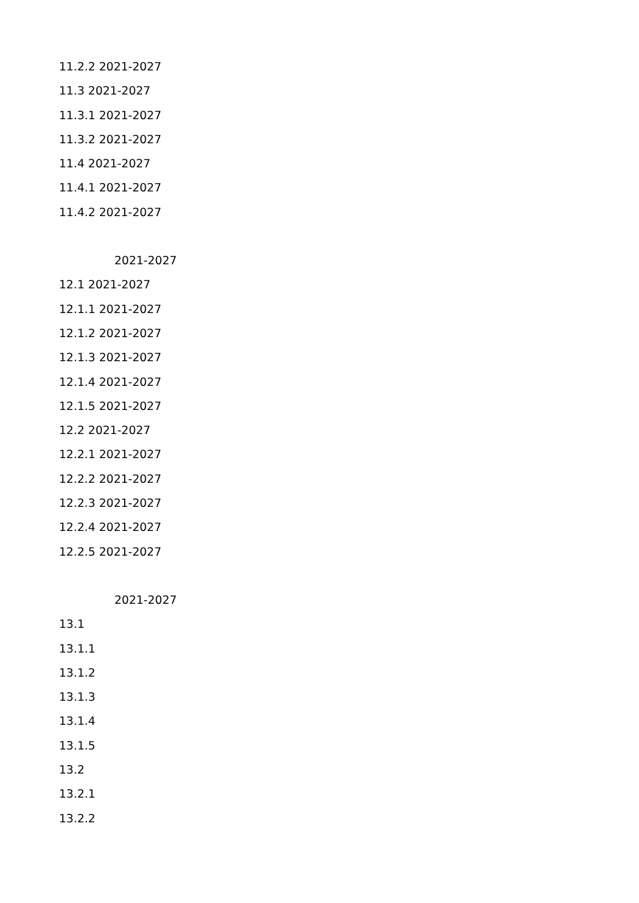11.2.2 2021-2027
11.3 2021-2027
11.3.1 2021-2027
11.3.2 2021-2027
11.4 2021-2027
11.4.1 2021-2027
11.4.2 2021-2027
2021-2027
12.1 2021-2027
12.1.1 2021-2027
12.1.2 2021-2027
12.1.3 2021-2027
12.1.4 2021-2027
12.1.5 2021-2027
12.2 2021-2027
12.2.1 2021-2027
12.2.2 2021-2027
12.2.3 2021-2027
12.2.4 2021-2027
12.2.5 2021-2027
2021-2027
13.1
13.1.1
13.1.2
13.1.3
13.1.4
13.1.5
13.2
13.2.1
13.2.2